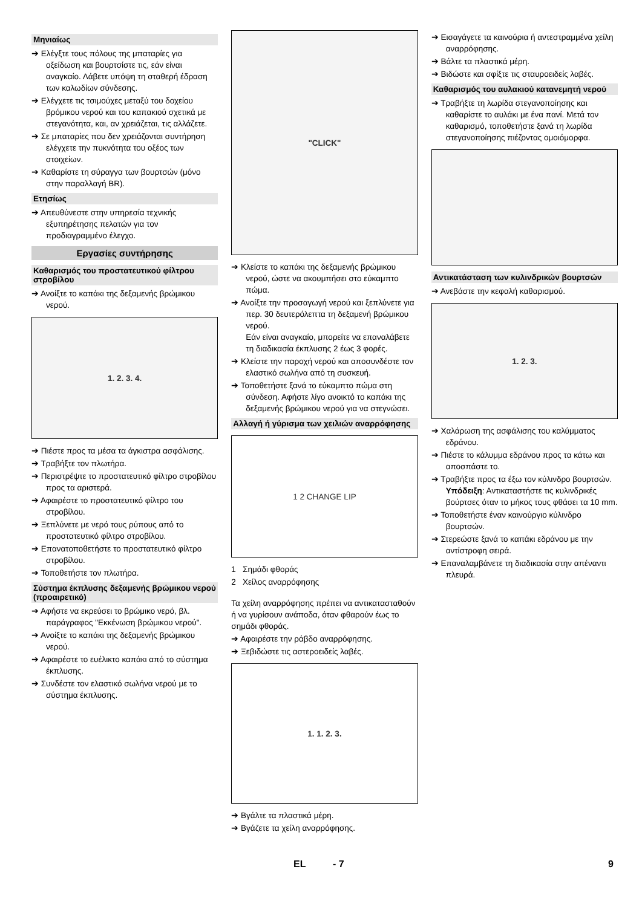Μηνιαίως
➔ Ελέγξτε τους πόλους της μπαταρίες για οξείδωση και βουρτσίστε τις, εάν είναι αναγκαίο. Λάβετε υπόψη τη σταθερή έδραση των καλωδίων σύνδεσης.
➔ Ελέγχετε τις τσιμούχες μεταξύ του δοχείου βρόμικου νερού και του καπακιού σχετικά με στεγανότητα, και, αν χρειάζεται, τις αλλάζετε.
➔ Σε μπαταρίες που δεν χρειάζονται συντήρηση ελέγχετε την πυκνότητα του οξέος των στοιχείων.
➔ Καθαρίστε τη σύραγγα των βουρτσών (μόνο στην παραλλαγή BR).
Ετησίως
➔ Απευθύνεστε στην υπηρεσία τεχνικής εξυπηρέτησης πελατών για τον προδιαγραμμένο έλεγχο.
Εργασίες συντήρησης
Καθαρισμός του προστατευτικού φίλτρου στροβίλου
➔ Ανοίξτε το καπάκι της δεξαμενής βρώμικου νερού.
1. 2. 3. 4.
➔ Πιέστε προς τα μέσα τα άγκιστρα ασφάλισης.
➔ Τραβήξτε τον πλωτήρα.
➔ Περιστρέψτε το προστατευτικό φίλτρο στροβίλου προς τα αριστερά.
➔ Αφαιρέστε το προστατευτικό φίλτρο του στροβίλου.
➔ Ξεπλύνετε με νερό τους ρύπους από το προστατευτικό φίλτρο στροβίλου.
➔ Επανατοποθετήστε το προστατευτικό φίλτρο στροβίλου.
➔ Τοποθετήστε τον πλωτήρα.
Σύστημα έκπλυσης δεξαμενής βρώμικου νερού (προαιρετικό)
➔ Αφήστε να εκρεύσει το βρώμικο νερό, βλ. παράγραφος "Εκκένωση βρώμικου νερού".
➔ Ανοίξτε το καπάκι της δεξαμενής βρώμικου νερού.
➔ Αφαιρέστε το ευέλικτο καπάκι από το σύστημα έκπλυσης.
➔ Συνδέστε τον ελαστικό σωλήνα νερού με το σύστημα έκπλυσης.
"CLICK"
➔ Κλείστε το καπάκι της δεξαμενής βρώμικου νερού, ώστε να ακουμπήσει στο εύκαμπτο πώμα.
➔ Ανοίξτε την προσαγωγή νερού και ξεπλύνετε για περ. 30 δευτερόλεπτα τη δεξαμενή βρώμικου νερού.
Εάν είναι αναγκαίο, μπορείτε να επαναλάβετε τη διαδικασία έκπλυσης 2 έως 3 φορές.
➔ Κλείστε την παροχή νερού και αποσυνδέστε τον ελαστικό σωλήνα από τη συσκευή.
➔ Τοποθετήστε ξανά το εύκαμπτο πώμα στη σύνδεση. Αφήστε λίγο ανοικτό το καπάκι της δεξαμενής βρώμικου νερού για να στεγνώσει.
Αλλαγή ή γύρισμα των χειλιών αναρρόφησης
1 2 CHANGE LIP
1 Σημάδι φθοράς
2 Χείλος αναρρόφησης
Τα χείλη αναρρόφησης πρέπει να αντικατασταθούν ή να γυρίσουν ανάποδα, όταν φθαρούν έως το σημάδι φθοράς.
➔ Αφαιρέστε την ράβδο αναρρόφησης.
➔ Ξεβιδώστε τις αστεροειδείς λαβές.
1. 1. 2. 3.
➔ Βγάλτε τα πλαστικά μέρη.
➔ Βγάζετε τα χείλη αναρρόφησης.
➔ Εισαγάγετε τα καινούρια ή αντεστραμμένα χείλη αναρρόφησης.
➔ Βάλτε τα πλαστικά μέρη.
➔ Βιδώστε και σφίξτε τις σταυροειδείς λαβές.
Καθαρισμός του αυλακιού κατανεμητή νερού
➔ Τραβήξτε τη λωρίδα στεγανοποίησης και καθαρίστε το αυλάκι με ένα πανί. Μετά τον καθαρισμό, τοποθετήστε ξανά τη λωρίδα στεγανοποίησης πιέζοντας ομοιόμορφα.
Αντικατάσταση των κυλινδρικών βουρτσών
➔ Ανεβάστε την κεφαλή καθαρισμού.
1. 2. 3.
➔ Χαλάρωση της ασφάλισης του καλύμματος εδράνου.
➔ Πιέστε το κάλυμμα εδράνου προς τα κάτω και αποσπάστε το.
➔ Τραβήξτε προς τα έξω τον κύλινδρο βουρτσών.
Υπόδειξη: Αντικαταστήστε τις κυλινδρικές βούρτσες όταν το μήκος τους φθάσει τα 10 mm.
➔ Τοποθετήστε έναν καινούργιο κύλινδρο βουρτσών.
➔ Στερεώστε ξανά το καπάκι εδράνου με την αντίστροφη σειρά.
➔ Επαναλαμβάνετε τη διαδικασία στην απέναντι πλευρά.
EL - 7 9